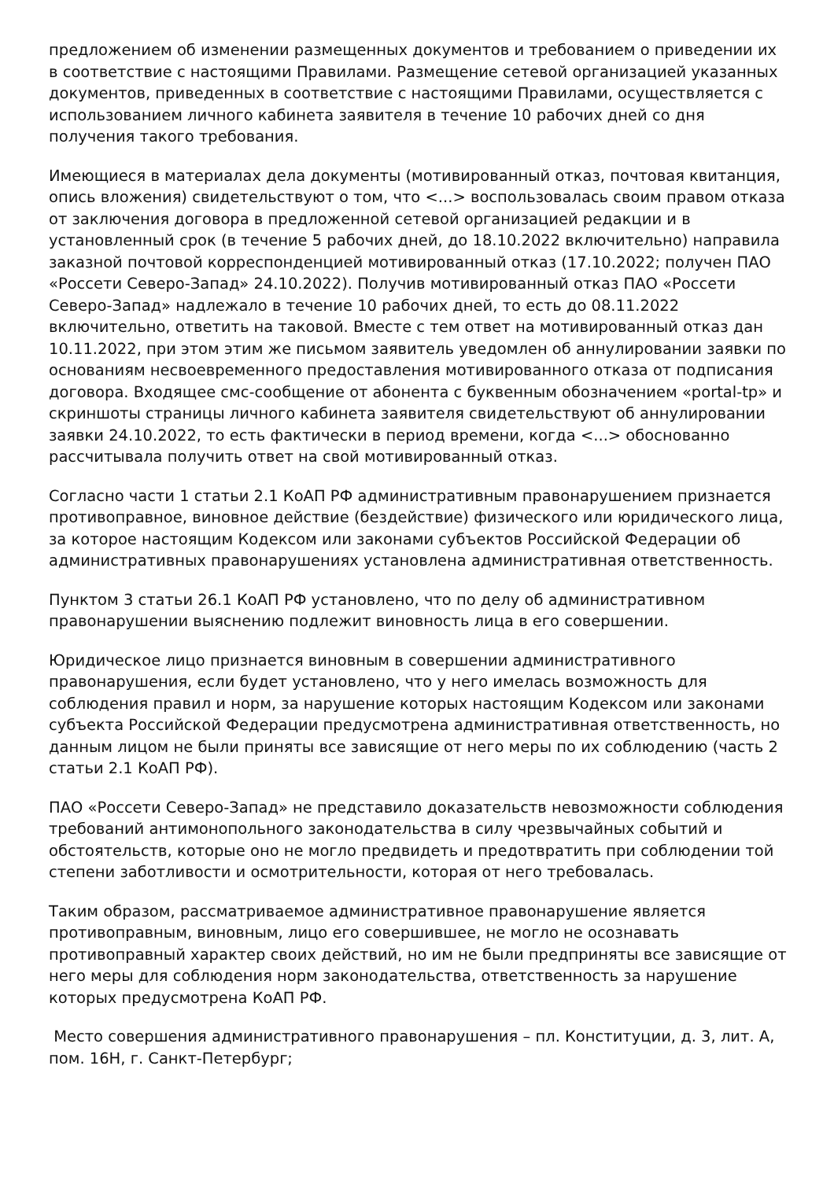предложением об изменении размещенных документов и требованием о приведении их в соответствие с настоящими Правилами. Размещение сетевой организацией указанных документов, приведенных в соответствие с настоящими Правилами, осуществляется с использованием личного кабинета заявителя в течение 10 рабочих дней со дня получения такого требования.
Имеющиеся в материалах дела документы (мотивированный отказ, почтовая квитанция, опись вложения) свидетельствуют о том, что <...> воспользовалась своим правом отказа от заключения договора в предложенной сетевой организацией редакции и в установленный срок (в течение 5 рабочих дней, до 18.10.2022 включительно) направила заказной почтовой корреспонденцией мотивированный отказ (17.10.2022; получен ПАО «Россети Северо-Запад» 24.10.2022). Получив мотивированный отказ ПАО «Россети Северо-Запад» надлежало в течение 10 рабочих дней, то есть до 08.11.2022 включительно, ответить на таковой. Вместе с тем ответ на мотивированный отказ дан 10.11.2022, при этом этим же письмом заявитель уведомлен об аннулировании заявки по основаниям несвоевременного предоставления мотивированного отказа от подписания договора. Входящее смс-сообщение от абонента с буквенным обозначением «portal-tp» и скриншоты страницы личного кабинета заявителя свидетельствуют об аннулировании заявки 24.10.2022, то есть фактически в период времени, когда <...> обоснованно рассчитывала получить ответ на свой мотивированный отказ.
Согласно части 1 статьи 2.1 КоАП РФ административным правонарушением признается противоправное, виновное действие (бездействие) физического или юридического лица, за которое настоящим Кодексом или законами субъектов Российской Федерации об административных правонарушениях установлена административная ответственность.
Пунктом 3 статьи 26.1 КоАП РФ установлено, что по делу об административном правонарушении выяснению подлежит виновность лица в его совершении.
Юридическое лицо признается виновным в совершении административного правонарушения, если будет установлено, что у него имелась возможность для соблюдения правил и норм, за нарушение которых настоящим Кодексом или законами субъекта Российской Федерации предусмотрена административная ответственность, но данным лицом не были приняты все зависящие от него меры по их соблюдению (часть 2 статьи 2.1 КоАП РФ).
ПАО «Россети Северо-Запад» не представило доказательств невозможности соблюдения требований антимонопольного законодательства в силу чрезвычайных событий и обстоятельств, которые оно не могло предвидеть и предотвратить при соблюдении той степени заботливости и осмотрительности, которая от него требовалась.
Таким образом, рассматриваемое административное правонарушение является противоправным, виновным, лицо его совершившее, не могло не осознавать противоправный характер своих действий, но им не были предприняты все зависящие от него меры для соблюдения норм законодательства, ответственность за нарушение которых предусмотрена КоАП РФ.
Место совершения административного правонарушения – пл. Конституции, д. 3, лит. А, пом. 16Н, г. Санкт-Петербург;